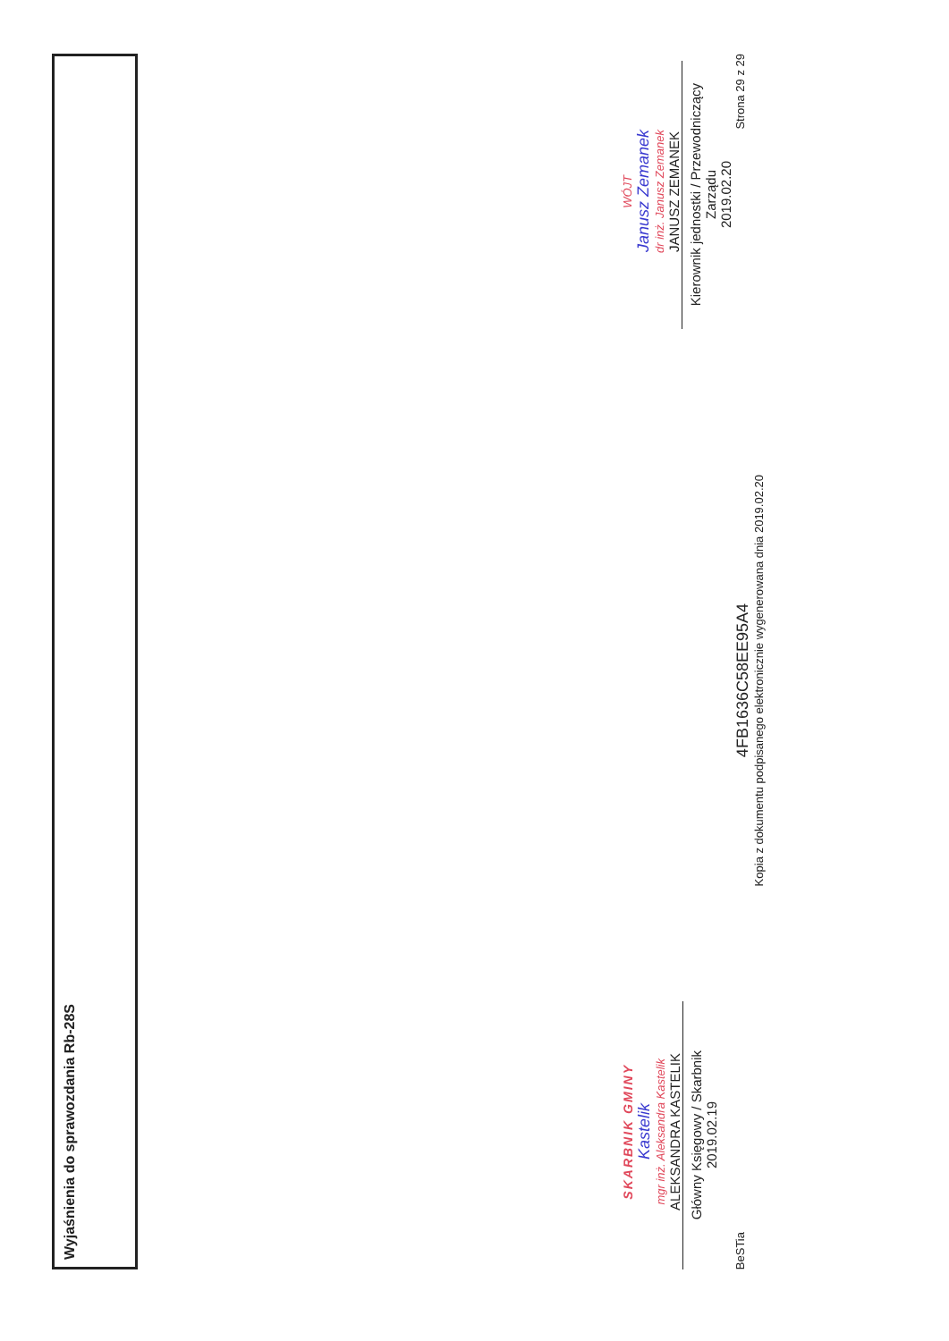Wyjaśnienia do sprawozdania Rb-28S
SKARBNIK GMINY
Kastelik
mgr inż. Aleksandra Kastelik
ALEKSANDRA KASTELIK
Główny Księgowy / Skarbnik
2019.02.19
WÓJT
Janusz Zemanek
dr inż. Janusz Zemanek
JANUSZ ZEMANEK
Kierownik jednostki / Przewodniczący Zarządu
2019.02.20
BeSTia
4FB1636C58EE95A4
Kopia z dokumentu podpisanego elektronicznie wygenerowana dnia 2019.02.20
Strona 29 z 29